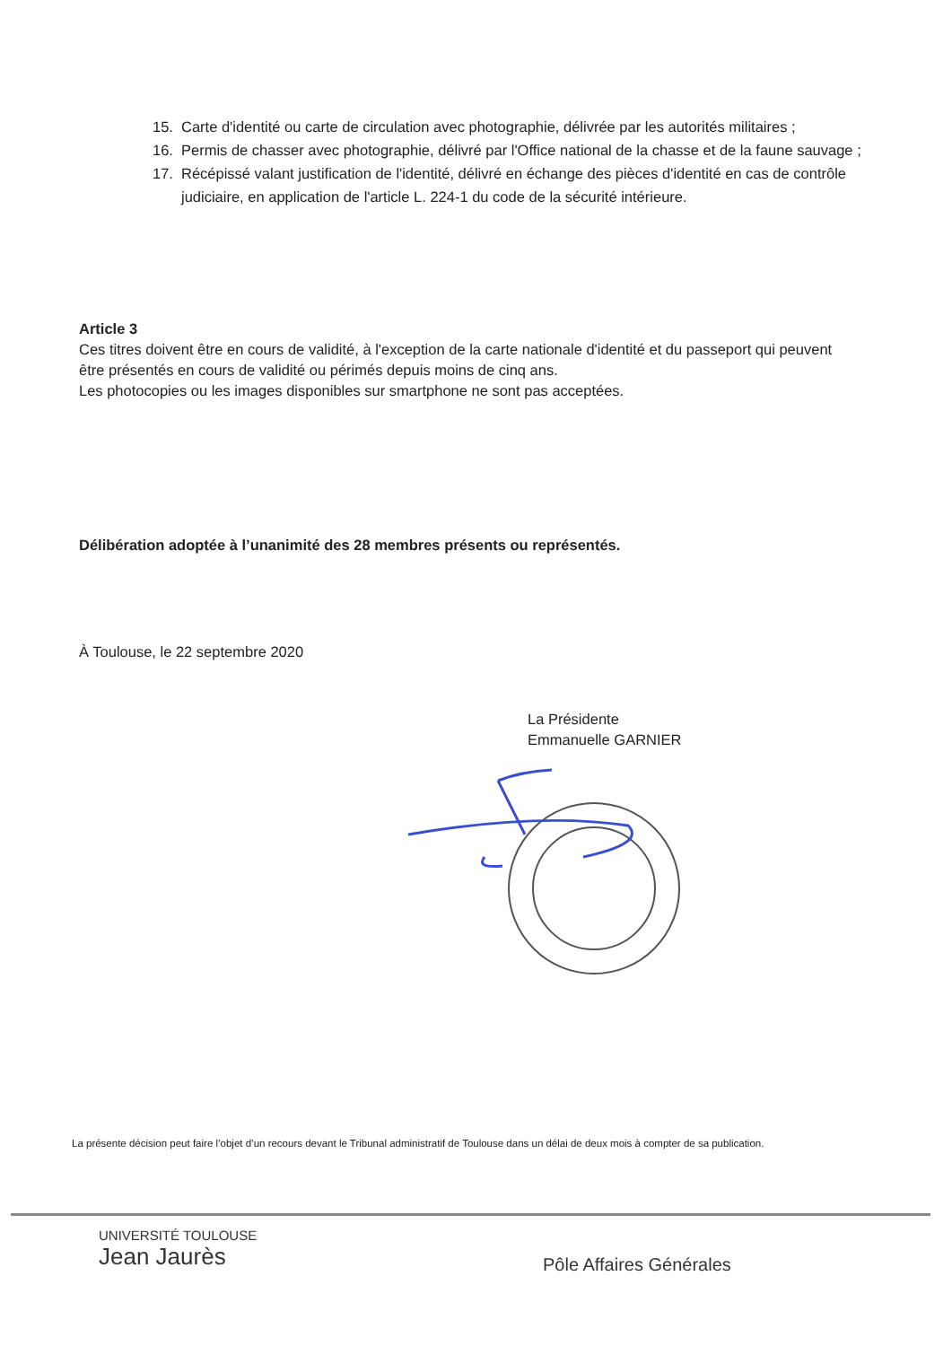15. Carte d'identité ou carte de circulation avec photographie, délivrée par les autorités militaires ;
16. Permis de chasser avec photographie, délivré par l'Office national de la chasse et de la faune sauvage ;
17. Récépissé valant justification de l'identité, délivré en échange des pièces d'identité en cas de contrôle judiciaire, en application de l'article L. 224-1 du code de la sécurité intérieure.
Article 3
Ces titres doivent être en cours de validité, à l'exception de la carte nationale d'identité et du passeport qui peuvent être présentés en cours de validité ou périmés depuis moins de cinq ans.
Les photocopies ou les images disponibles sur smartphone ne sont pas acceptées.
Délibération adoptée à l’unanimité des 28 membres présents ou représentés.
À Toulouse, le 22 septembre 2020
La Présidente
Emmanuelle GARNIER
La présente décision peut faire l’objet d’un recours devant le Tribunal administratif de Toulouse dans un délai de deux mois à compter de sa publication.
UNIVERSITÉ TOULOUSE
Jean Jaurès
Pôle Affaires Générales